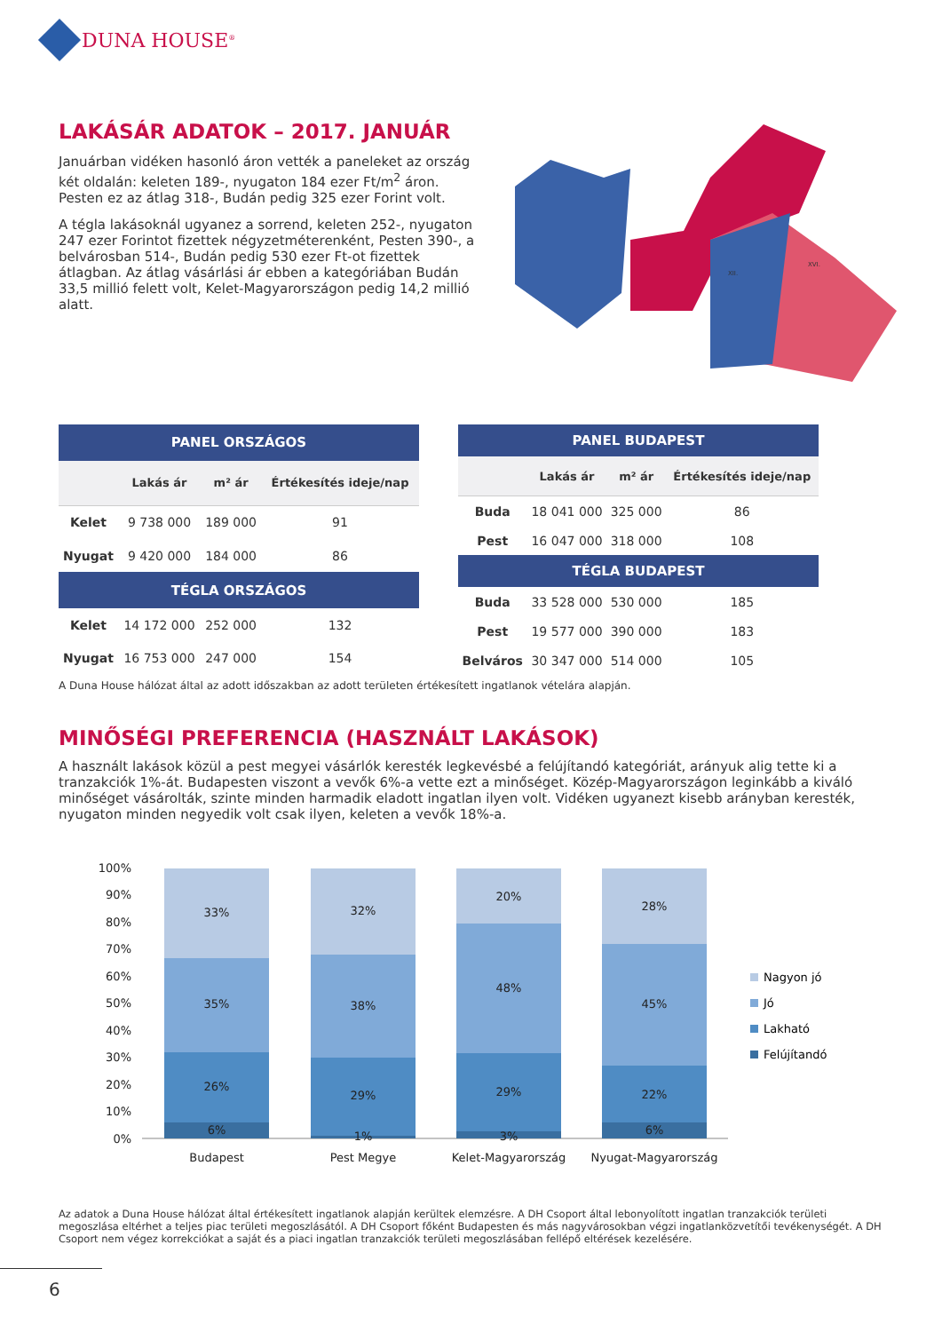DUNA HOUSE<sup>®</sup>
LAKÁSÁR ADATOK – 2017. JANUÁR
Januárban vidéken hasonló áron vették a paneleket az ország két oldalán: keleten 189-, nyugaton 184 ezer Ft/m<sup>2</sup> áron. Pesten ez az átlag 318-, Budán pedig 325 ezer Forint volt.
A tégla lakásoknál ugyanez a sorrend, keleten 252-, nyugaton 247 ezer Forintot fizettek négyzetméterenként, Pesten 390-, a belvárosban 514-, Budán pedig 530 ezer Ft-ot fizettek átlagban. Az átlag vásárlási ár ebben a kategóriában Budán 33,5 millió felett volt, Kelet-Magyarországon pedig 14,2 millió alatt.
XVI.
XII.
| PANEL ORSZÁGOS | | | |
| --- | --- | --- | --- |
| | Lakás ár | m² ár | Értékesítés ideje/nap |
| Kelet | 9 738 000 | 189 000 | 91 |
| Nyugat | 9 420 000 | 184 000 | 86 |
| TÉGLA ORSZÁGOS | | | |
| Kelet | 14 172 000 | 252 000 | 132 |
| Nyugat | 16 753 000 | 247 000 | 154 |
| PANEL BUDAPEST | | | |
| --- | --- | --- | --- |
| | Lakás ár | m² ár | Értékesítés ideje/nap |
| Buda | 18 041 000 | 325 000 | 86 |
| Pest | 16 047 000 | 318 000 | 108 |
| TÉGLA BUDAPEST | | | |
| Buda | 33 528 000 | 530 000 | 185 |
| Pest | 19 577 000 | 390 000 | 183 |
| Belváros | 30 347 000 | 514 000 | 105 |
A Duna House hálózat által az adott időszakban az adott területen értékesített ingatlanok vételára alapján.
MINŐSÉGI PREFERENCIA (HASZNÁLT LAKÁSOK)
A használt lakások közül a pest megyei vásárlók keresték legkevésbé a felújítandó kategóriát, arányuk alig tette ki a tranzakciók 1%-át. Budapesten viszont a vevők 6%-a vette ezt a minőséget. Közép-Magyarországon leginkább a kiváló minőséget vásárolták, szinte minden harmadik eladott ingatlan ilyen volt. Vidéken ugyanezt kisebb arányban keresték, nyugaton minden negyedik volt csak ilyen, keleten a vevők 18%-a.
100%
90%
80%
70%
60%
50%
40%
30%
20%
10%
0%
33%
35%
26%
6%
32%
38%
29%
1%
20%
48%
29%
3%
28%
45%
22%
6%
Budapest
Pest Megye
Kelet-Magyarország
Nyugat-Magyarország
Nagyon jó
Jó
Lakható
Felújítandó
Az adatok a Duna House hálózat által értékesített ingatlanok alapján kerültek elemzésre. A DH Csoport által lebonyolított ingatlan tranzakciók területi megoszlása eltérhet a teljes piac területi megoszlásától. A DH Csoport főként Budapesten és más nagyvárosokban végzi ingatlanközvetítői tevékenységét. A DH Csoport nem végez korrekciókat a saját és a piaci ingatlan tranzakciók területi megoszlásában fellépő eltérések kezelésére.
6